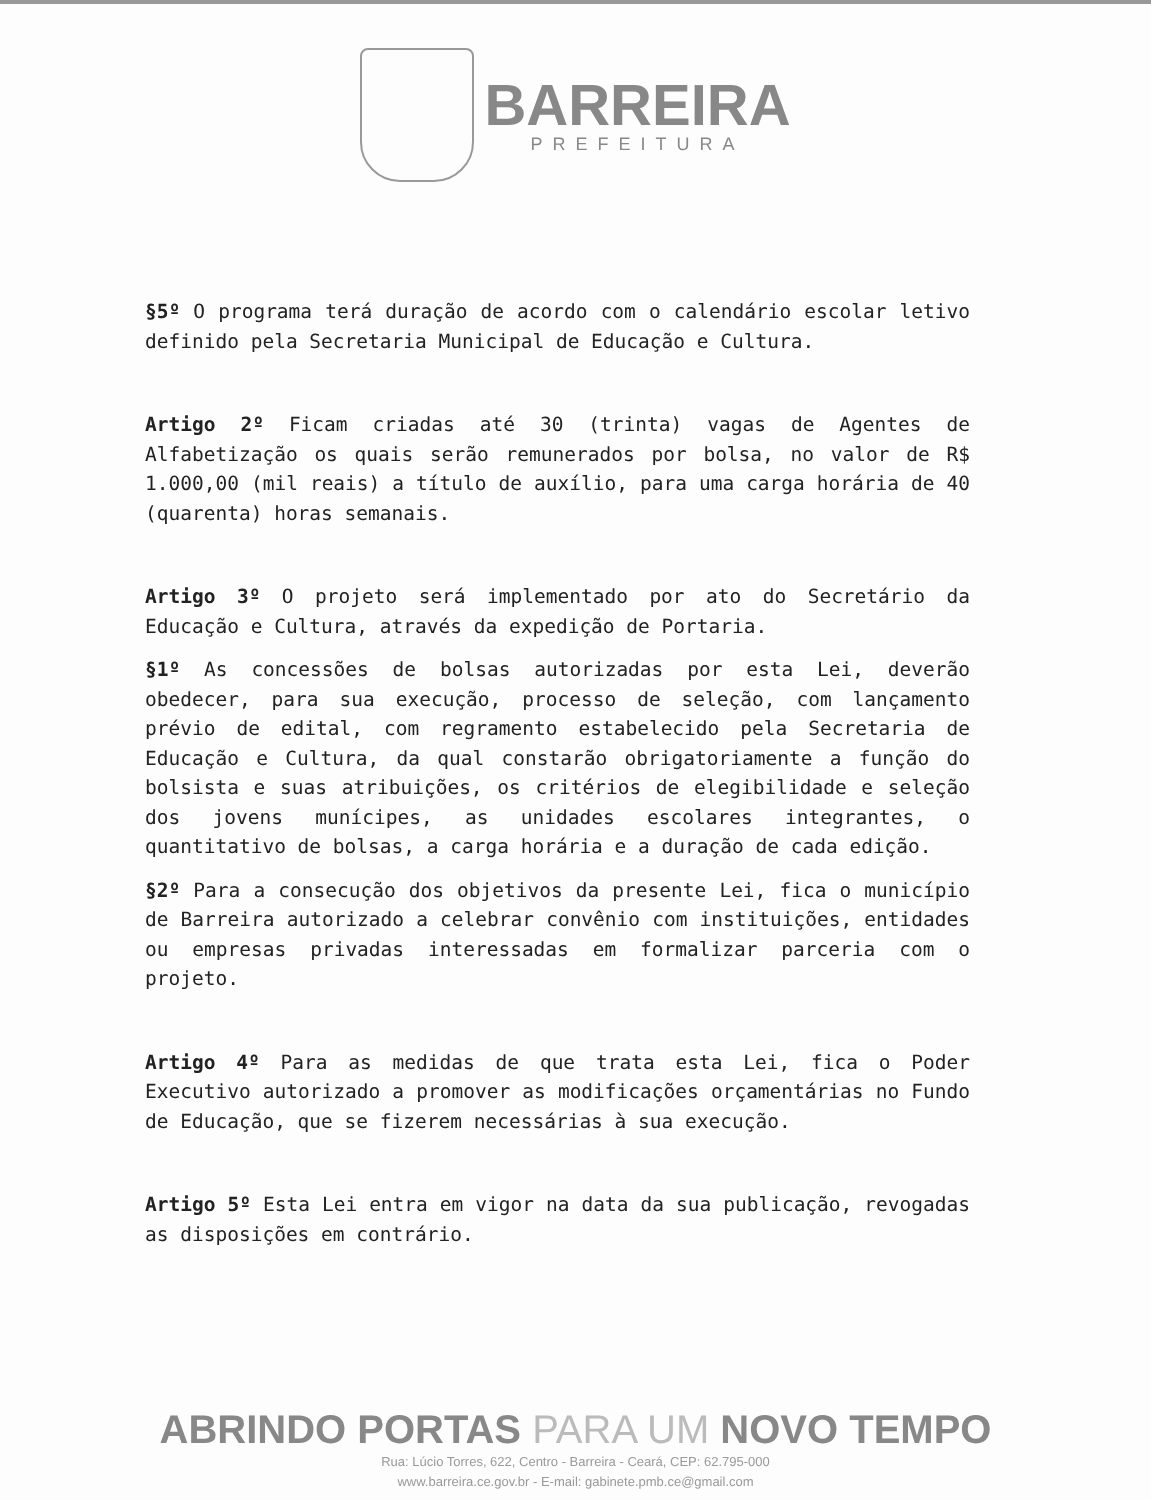BARREIRA
PREFEITURA
§5º O programa terá duração de acordo com o calendário escolar letivo definido pela Secretaria Municipal de Educação e Cultura.
Artigo 2º Ficam criadas até 30 (trinta) vagas de Agentes de Alfabetização os quais serão remunerados por bolsa, no valor de R$ 1.000,00 (mil reais) a título de auxílio, para uma carga horária de 40 (quarenta) horas semanais.
Artigo 3º O projeto será implementado por ato do Secretário da Educação e Cultura, através da expedição de Portaria.
§1º As concessões de bolsas autorizadas por esta Lei, deverão obedecer, para sua execução, processo de seleção, com lançamento prévio de edital, com regramento estabelecido pela Secretaria de Educação e Cultura, da qual constarão obrigatoriamente a função do bolsista e suas atribuições, os critérios de elegibilidade e seleção dos jovens munícipes, as unidades escolares integrantes, o quantitativo de bolsas, a carga horária e a duração de cada edição.
§2º Para a consecução dos objetivos da presente Lei, fica o município de Barreira autorizado a celebrar convênio com instituições, entidades ou empresas privadas interessadas em formalizar parceria com o projeto.
Artigo 4º Para as medidas de que trata esta Lei, fica o Poder Executivo autorizado a promover as modificações orçamentárias no Fundo de Educação, que se fizerem necessárias à sua execução.
Artigo 5º Esta Lei entra em vigor na data da sua publicação, revogadas as disposições em contrário.
ABRINDO PORTAS PARA UM NOVO TEMPO
Rua: Lúcio Torres, 622, Centro - Barreira - Ceará, CEP: 62.795-000
www.barreira.ce.gov.br - E-mail: gabinete.pmb.ce@gmail.com